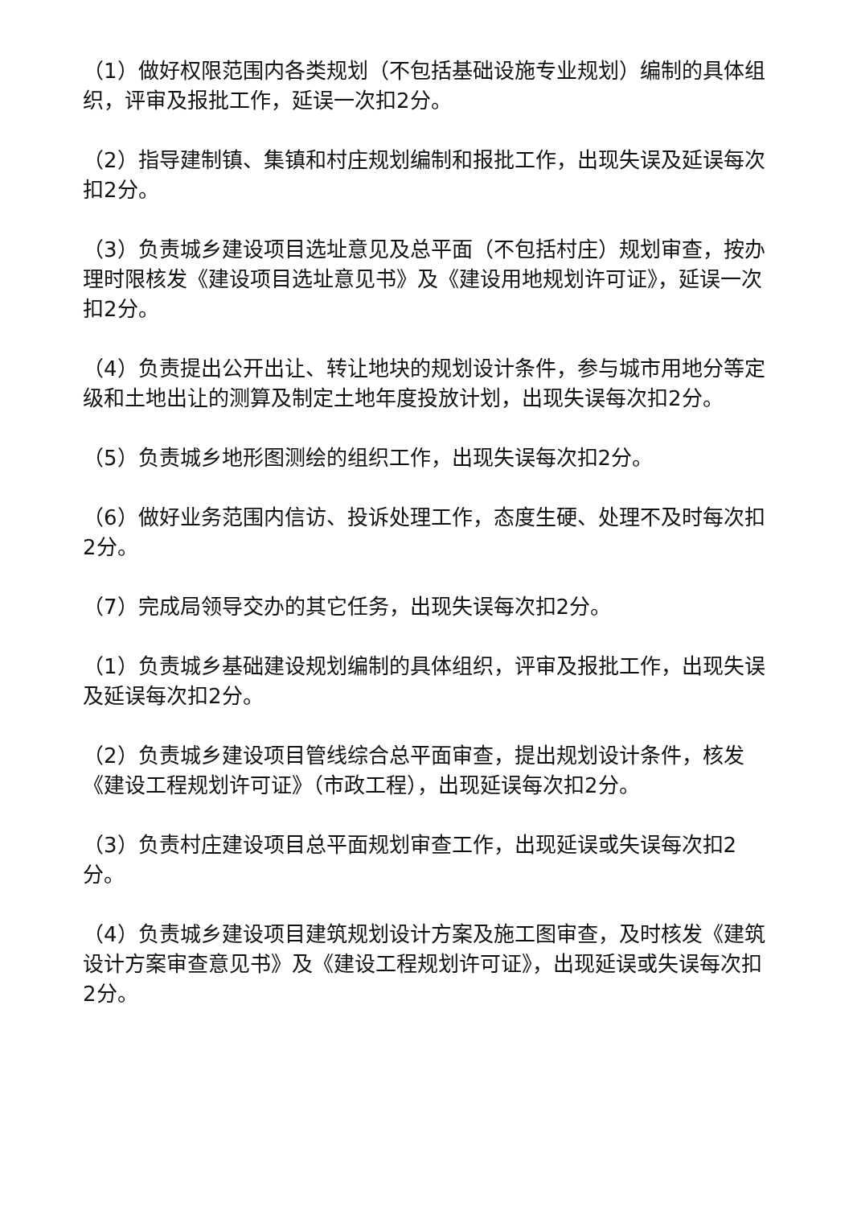（1）做好权限范围内各类规划（不包括基础设施专业规划）编制的具体组织，评审及报批工作，延误一次扣2分。
（2）指导建制镇、集镇和村庄规划编制和报批工作，出现失误及延误每次扣2分。
（3）负责城乡建设项目选址意见及总平面（不包括村庄）规划审查，按办理时限核发《建设项目选址意见书》及《建设用地规划许可证》，延误一次扣2分。
（4）负责提出公开出让、转让地块的规划设计条件，参与城市用地分等定级和土地出让的测算及制定土地年度投放计划，出现失误每次扣2分。
（5）负责城乡地形图测绘的组织工作，出现失误每次扣2分。
（6）做好业务范围内信访、投诉处理工作，态度生硬、处理不及时每次扣2分。
（7）完成局领导交办的其它任务，出现失误每次扣2分。
（1）负责城乡基础建设规划编制的具体组织，评审及报批工作，出现失误及延误每次扣2分。
（2）负责城乡建设项目管线综合总平面审查，提出规划设计条件，核发《建设工程规划许可证》（市政工程），出现延误每次扣2分。
（3）负责村庄建设项目总平面规划审查工作，出现延误或失误每次扣2分。
（4）负责城乡建设项目建筑规划设计方案及施工图审查，及时核发《建筑设计方案审查意见书》及《建设工程规划许可证》，出现延误或失误每次扣2分。